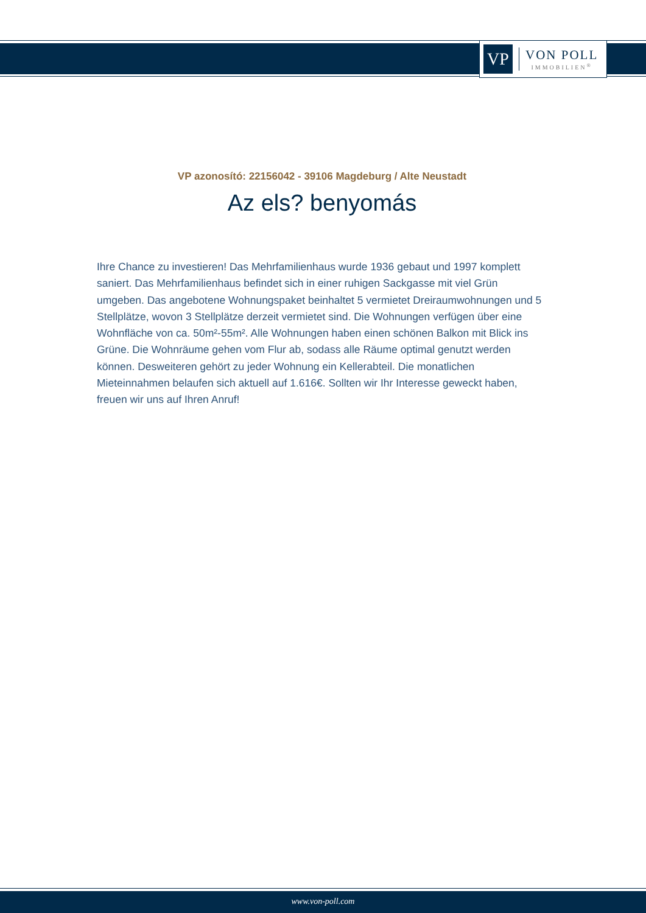VP
VON POLL
IMMOBILIEN<sup>®</sup>
VP azonosító: 22156042 - 39106 Magdeburg / Alte Neustadt
Az els? benyomás
Ihre Chance zu investieren! Das Mehrfamilienhaus wurde 1936 gebaut und 1997 komplett saniert. Das Mehrfamilienhaus befindet sich in einer ruhigen Sackgasse mit viel Grün umgeben. Das angebotene Wohnungspaket beinhaltet 5 vermietet Dreiraumwohnungen und 5 Stellplätze, wovon 3 Stellplätze derzeit vermietet sind. Die Wohnungen verfügen über eine Wohnfläche von ca. 50m²-55m². Alle Wohnungen haben einen schönen Balkon mit Blick ins Grüne. Die Wohnräume gehen vom Flur ab, sodass alle Räume optimal genutzt werden können. Desweiteren gehört zu jeder Wohnung ein Kellerabteil. Die monatlichen Mieteinnahmen belaufen sich aktuell auf 1.616€. Sollten wir Ihr Interesse geweckt haben, freuen wir uns auf Ihren Anruf!
www.von-poll.com